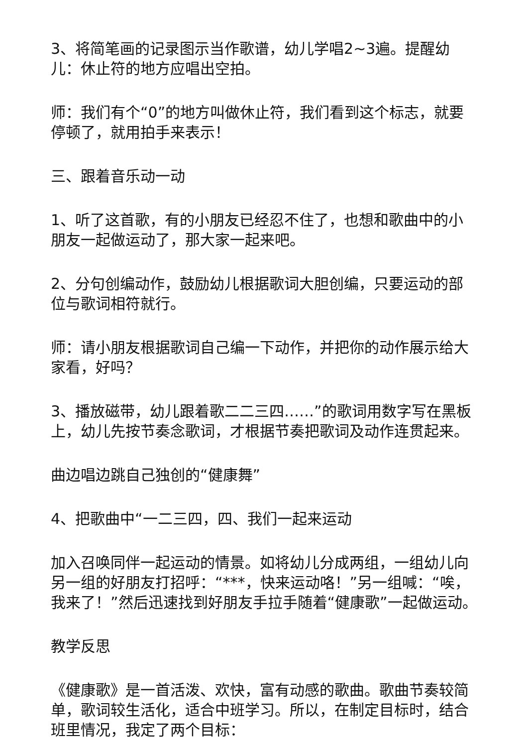3、将简笔画的记录图示当作歌谱，幼儿学唱2~3遍。提醒幼儿：休止符的地方应唱出空拍。
师：我们有个“0”的地方叫做休止符，我们看到这个标志，就要停顿了，就用拍手来表示！
三、跟着音乐动一动
1、听了这首歌，有的小朋友已经忍不住了，也想和歌曲中的小朋友一起做运动了，那大家一起来吧。
2、分句创编动作，鼓励幼儿根据歌词大胆创编，只要运动的部位与歌词相符就行。
师：请小朋友根据歌词自己编一下动作，并把你的动作展示给大家看，好吗？
3、播放磁带，幼儿跟着歌二二三四……”的歌词用数字写在黑板上，幼儿先按节奏念歌词，才根据节奏把歌词及动作连贯起来。
曲边唱边跳自己独创的“健康舞”
4、把歌曲中“一二三四，四、我们一起来运动
加入召唤同伴一起运动的情景。如将幼儿分成两组，一组幼儿向另一组的好朋友打招呼：“***，快来运动咯！”另一组喊：“唉，我来了！”然后迅速找到好朋友手拉手随着“健康歌”一起做运动。
教学反思
《健康歌》是一首活泼、欢快，富有动感的歌曲。歌曲节奏较简单，歌词较生活化，适合中班学习。所以，在制定目标时，结合班里情况，我定了两个目标：